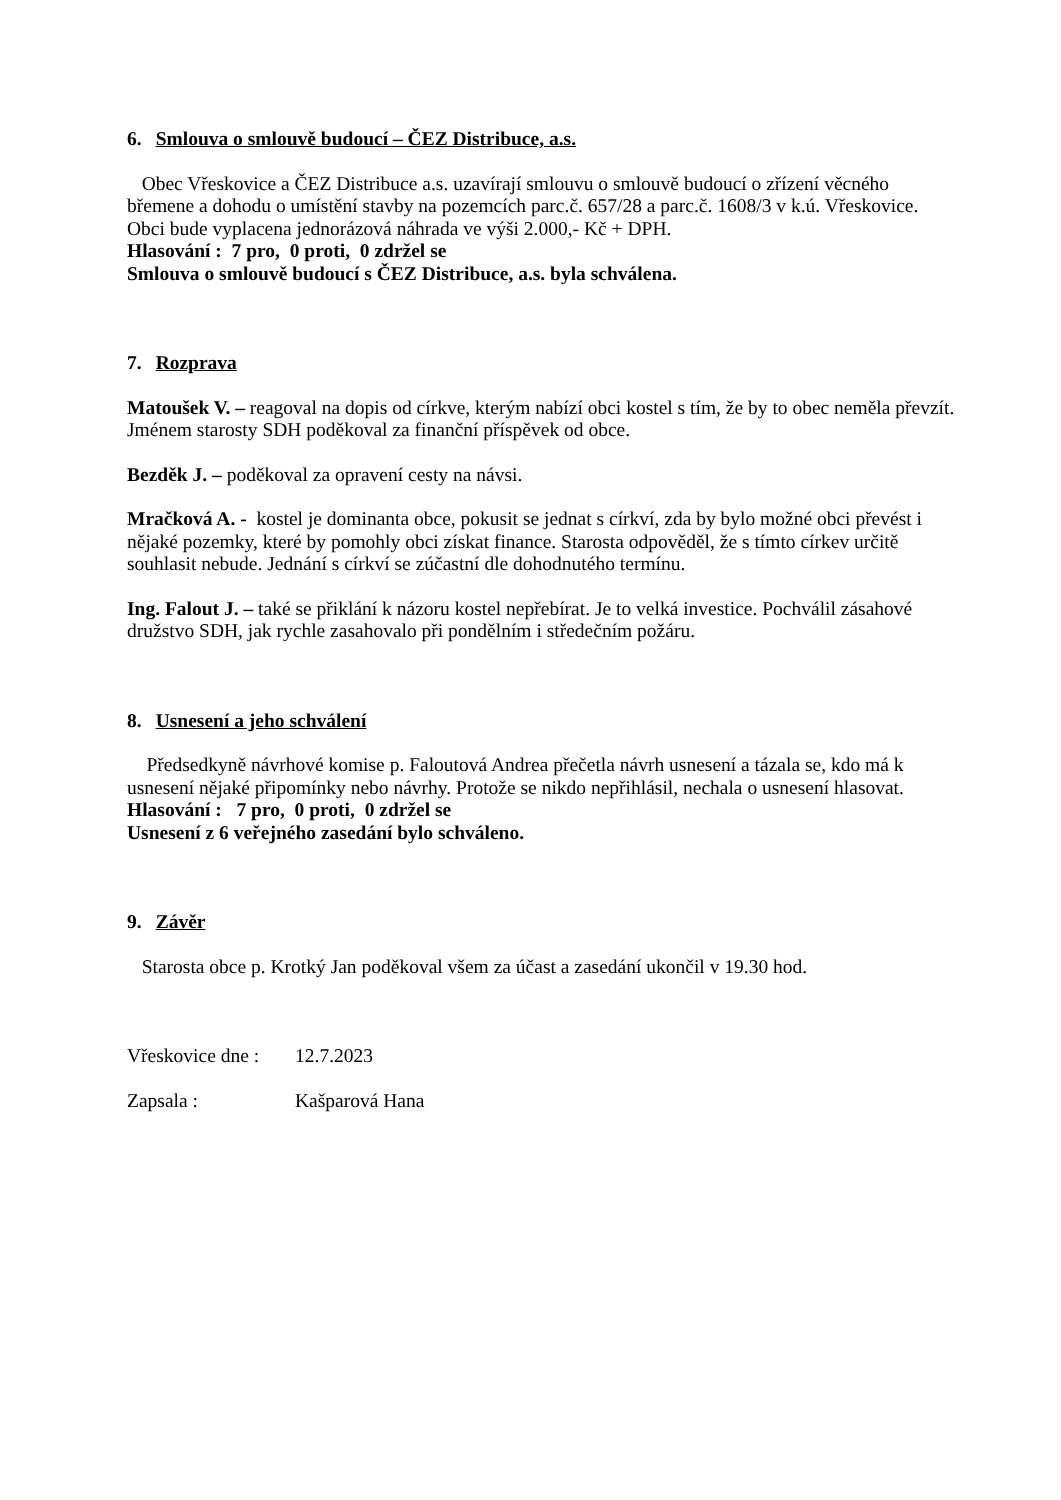6. Smlouva o smlouvě budoucí – ČEZ Distribuce, a.s.
Obec Vřeskovice a ČEZ Distribuce a.s. uzavírají smlouvu o smlouvě budoucí o zřízení věcného břemene a dohodu o umístění stavby na pozemcích parc.č. 657/28 a parc.č. 1608/3 v k.ú. Vřeskovice. Obci bude vyplacena jednorázová náhrada ve výši 2.000,- Kč + DPH.
Hlasování : 7 pro, 0 proti, 0 zdržel se
Smlouva o smlouvě budoucí s ČEZ Distribuce, a.s. byla schválena.
7. Rozprava
Matoušek V. – reagoval na dopis od církve, kterým nabízí obci kostel s tím, že by to obec neměla převzít. Jménem starosty SDH poděkoval za finanční příspěvek od obce.
Bezděk J. – poděkoval za opravení cesty na návsi.
Mračková A. - kostel je dominanta obce, pokusit se jednat s církví, zda by bylo možné obci převést i nějaké pozemky, které by pomohly obci získat finance. Starosta odpověděl, že s tímto církev určitě souhlasit nebude. Jednání s církví se zúčastní dle dohodnutého termínu.
Ing. Falout J. – také se přiklání k názoru kostel nepřebírat. Je to velká investice. Pochválil zásahové družstvo SDH, jak rychle zasahovalo při pondělním i středečním požáru.
8. Usnesení a jeho schválení
Předsedkyně návrhové komise p. Faloutová Andrea přečetla návrh usnesení a tázala se, kdo má k usnesení nějaké připomínky nebo návrhy. Protože se nikdo nepřihlásil, nechala o usnesení hlasovat.
Hlasování : 7 pro, 0 proti, 0 zdržel se
Usnesení z 6 veřejného zasedání bylo schváleno.
9. Závěr
Starosta obce p. Krotký Jan poděkoval všem za účast a zasedání ukončil v 19.30 hod.
Vřeskovice dne : 12.7.2023
Zapsala : Kašparová Hana